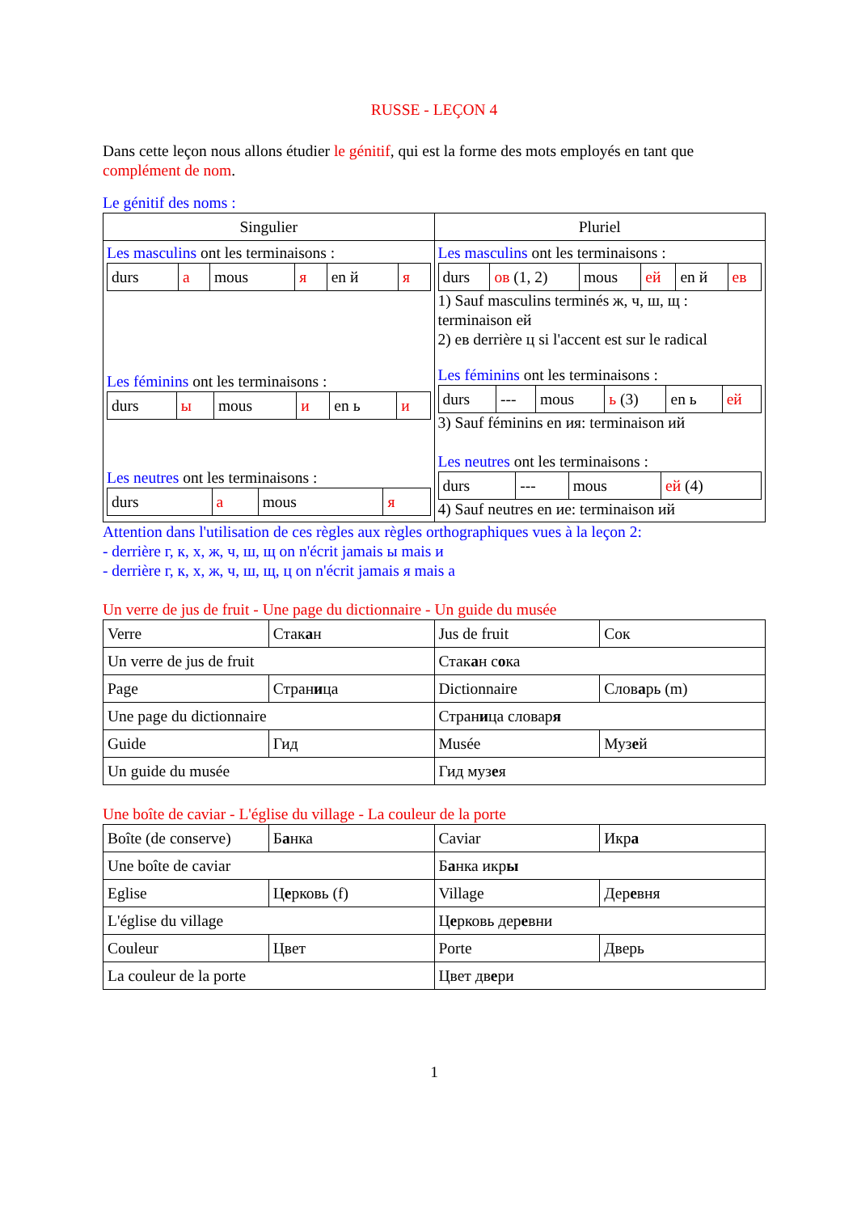RUSSE - LEÇON 4
Dans cette leçon nous allons étudier le génitif, qui est la forme des mots employés en tant que complément de nom.
Le génitif des noms :
| Singulier | Pluriel |
| --- | --- |
| Les masculins ont les terminaisons : / durs / а / mous / я / en й / я / Les féminins ont les terminaisons : / durs / ы / mous / и / en ь / и / Les neutres ont les terminaisons : / durs / а / mous / я / | Les masculins ont les terminaisons : / durs / ов (1, 2) / mous / ей / en й / ев / 1) Sauf masculins terminés ж, ч, ш, щ : terminaison ей 2) ев derrière ц si l'accent est sur le radical Les féminins ont les terminaisons : / durs / --- / mous / ь (3) / en ь / ей / 3) Sauf féminins en ия: terminaison ий Les neutres ont les terminaisons : / durs / --- / mous / ей (4) / 4) Sauf neutres en ие: terminaison ий |
Attention dans l'utilisation de ces règles aux règles orthographiques vues à la leçon 2:
- derrière г, к, х, ж, ч, ш, щ on n'écrit jamais ы mais и
- derrière г, к, х, ж, ч, ш, щ, ц on n'écrit jamais я mais а
Un verre de jus de fruit - Une page du dictionnaire - Un guide du musée
| Verre | Стак а н | Jus de fruit | Сок |
| Un verre de jus de fruit | | Стак а н с о ка | |
| Page | Стран и ца | Dictionnaire | Слов а рь (m) |
| Une page du dictionnaire | | Стран и ца словар я | |
| Guide | Гид | Musée | Муз е й |
| Un guide du musée | | Гид муз е я | |
Une boîte de caviar - L'église du village - La couleur de la porte
| Boîte (de conserve) | Б а нка | Caviar | Икр а |
| Une boîte de caviar | | Б а нка икр ы | |
| Eglise | Ц е рковь (f) | Village | Дер е вня |
| L'église du village | | Ц е рковь дер е вни | |
| Couleur | Цвет | Porte | Дверь |
| La couleur de la porte | | Цвет дв е ри | |
1